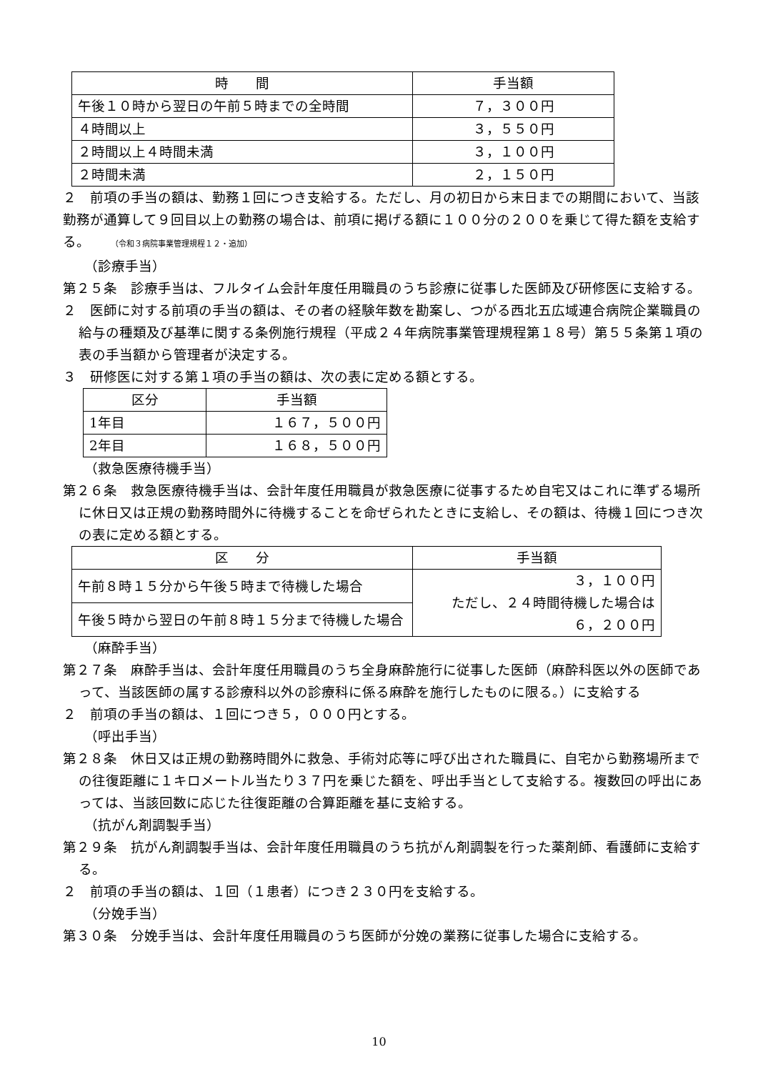| 時 間 | 手当額 |
| --- | --- |
| 午後１０時から翌日の午前５時までの全時間 | ７，３００円 |
| ４時間以上 | ３，５５０円 |
| ２時間以上４時間未満 | ３，１００円 |
| ２時間未満 | ２，１５０円 |
２　前項の手当の額は、勤務１回につき支給する。ただし、月の初日から末日までの期間において、当該勤務が通算して９回目以上の勤務の場合は、前項に掲げる額に１００分の２００を乗じて得た額を支給する。　　（令和３病院事業管理規程１２・追加）
（診療手当）
第２５条　診療手当は、フルタイム会計年度任用職員のうち診療に従事した医師及び研修医に支給する。
２　医師に対する前項の手当の額は、その者の経験年数を勘案し、つがる西北五広域連合病院企業職員の給与の種類及び基準に関する条例施行規程（平成２４年病院事業管理規程第１８号）第５５条第１項の表の手当額から管理者が決定する。
３　研修医に対する第１項の手当の額は、次の表に定める額とする。
| 区分 | 手当額 |
| --- | --- |
| 1年目 | １６７，５００円 |
| 2年目 | １６８，５００円 |
（救急医療待機手当）
第２６条　救急医療待機手当は、会計年度任用職員が救急医療に従事するため自宅又はこれに準ずる場所に休日又は正規の勤務時間外に待機することを命ぜられたときに支給し、その額は、待機１回につき次の表に定める額とする。
| 区 分 | 手当額 |
| --- | --- |
| 午前８時１５分から午後５時まで待機した場合 | ３，１００円 ただし、２４時間待機した場合は ６，２００円 |
| 午後５時から翌日の午前８時１５分まで待機した場合 | |
（麻酔手当）
第２７条　麻酔手当は、会計年度任用職員のうち全身麻酔施行に従事した医師（麻酔科医以外の医師であって、当該医師の属する診療科以外の診療科に係る麻酔を施行したものに限る。）に支給する
２　前項の手当の額は、１回につき５，０００円とする。
（呼出手当）
第２８条　休日又は正規の勤務時間外に救急、手術対応等に呼び出された職員に、自宅から勤務場所までの往復距離に１キロメートル当たり３７円を乗じた額を、呼出手当として支給する。複数回の呼出にあっては、当該回数に応じた往復距離の合算距離を基に支給する。
（抗がん剤調製手当）
第２９条　抗がん剤調製手当は、会計年度任用職員のうち抗がん剤調製を行った薬剤師、看護師に支給する。
２　前項の手当の額は、１回（１患者）につき２３０円を支給する。
（分娩手当）
第３０条　分娩手当は、会計年度任用職員のうち医師が分娩の業務に従事した場合に支給する。
10